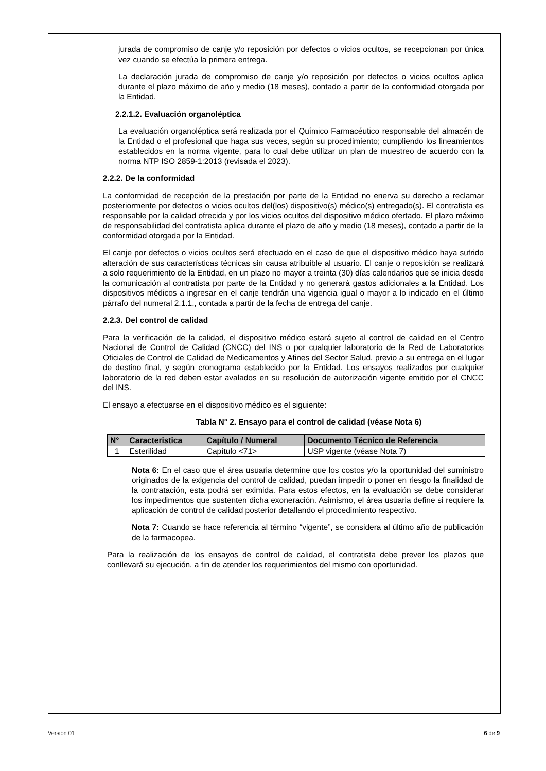jurada de compromiso de canje y/o reposición por defectos o vicios ocultos, se recepcionan por única vez cuando se efectúa la primera entrega.
La declaración jurada de compromiso de canje y/o reposición por defectos o vicios ocultos aplica durante el plazo máximo de año y medio (18 meses), contado a partir de la conformidad otorgada por la Entidad.
2.2.1.2. Evaluación organoléptica
La evaluación organoléptica será realizada por el Químico Farmacéutico responsable del almacén de la Entidad o el profesional que haga sus veces, según su procedimiento; cumpliendo los lineamientos establecidos en la norma vigente, para lo cual debe utilizar un plan de muestreo de acuerdo con la norma NTP ISO 2859-1:2013 (revisada el 2023).
2.2.2. De la conformidad
La conformidad de recepción de la prestación por parte de la Entidad no enerva su derecho a reclamar posteriormente por defectos o vicios ocultos del(los) dispositivo(s) médico(s) entregado(s). El contratista es responsable por la calidad ofrecida y por los vicios ocultos del dispositivo médico ofertado. El plazo máximo de responsabilidad del contratista aplica durante el plazo de año y medio (18 meses), contado a partir de la conformidad otorgada por la Entidad.
El canje por defectos o vicios ocultos será efectuado en el caso de que el dispositivo médico haya sufrido alteración de sus características técnicas sin causa atribuible al usuario. El canje o reposición se realizará a solo requerimiento de la Entidad, en un plazo no mayor a treinta (30) días calendarios que se inicia desde la comunicación al contratista por parte de la Entidad y no generará gastos adicionales a la Entidad. Los dispositivos médicos a ingresar en el canje tendrán una vigencia igual o mayor a lo indicado en el último párrafo del numeral 2.1.1., contada a partir de la fecha de entrega del canje.
2.2.3. Del control de calidad
Para la verificación de la calidad, el dispositivo médico estará sujeto al control de calidad en el Centro Nacional de Control de Calidad (CNCC) del INS o por cualquier laboratorio de la Red de Laboratorios Oficiales de Control de Calidad de Medicamentos y Afines del Sector Salud, previo a su entrega en el lugar de destino final, y según cronograma establecido por la Entidad. Los ensayos realizados por cualquier laboratorio de la red deben estar avalados en su resolución de autorización vigente emitido por el CNCC del INS.
El ensayo a efectuarse en el dispositivo médico es el siguiente:
Tabla N° 2. Ensayo para el control de calidad (véase Nota 6)
| N° | Caracteristica | Capítulo / Numeral | Documento Técnico de Referencia |
| --- | --- | --- | --- |
| 1 | Esterilidad | Capítulo <71> | USP vigente (véase Nota 7) |
Nota 6: En el caso que el área usuaria determine que los costos y/o la oportunidad del suministro originados de la exigencia del control de calidad, puedan impedir o poner en riesgo la finalidad de la contratación, esta podrá ser eximida. Para estos efectos, en la evaluación se debe considerar los impedimentos que sustenten dicha exoneración. Asimismo, el área usuaria define si requiere la aplicación de control de calidad posterior detallando el procedimiento respectivo.
Nota 7: Cuando se hace referencia al término “vigente”, se considera al último año de publicación de la farmacopea.
Para la realización de los ensayos de control de calidad, el contratista debe prever los plazos que conllevará su ejecución, a fin de atender los requerimientos del mismo con oportunidad.
Versión 01 6 de 9